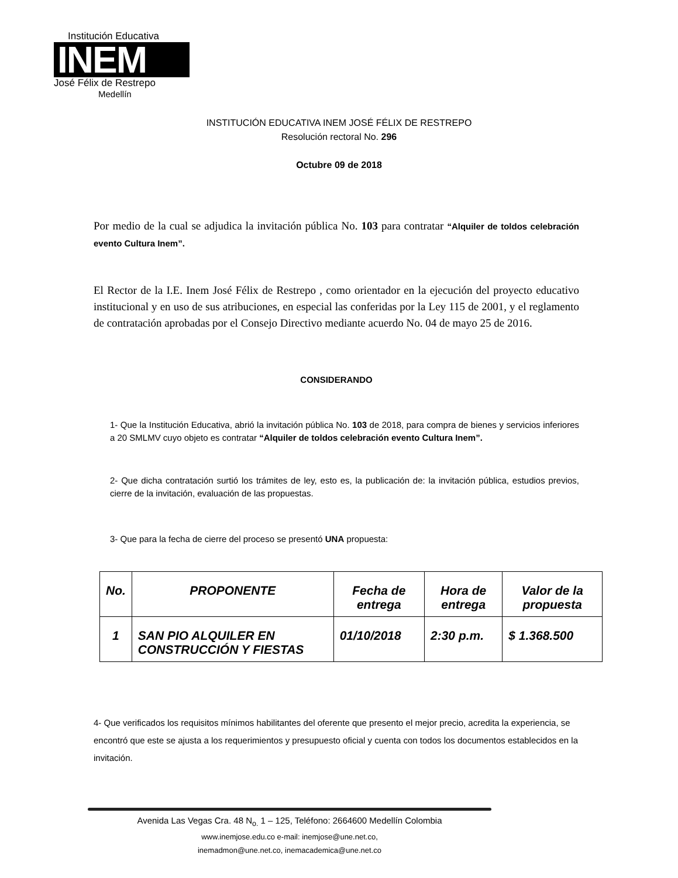Institución Educativa
INEM
José Félix de Restrepo
Medellín
INSTITUCIÓN EDUCATIVA INEM JOSÉ FÉLIX DE RESTREPO
Resolución rectoral No. 296
Octubre 09 de 2018
Por medio de la cual se adjudica la invitación pública No. 103 para contratar “Alquiler de toldos celebración evento Cultura Inem”.
El Rector de la I.E. Inem José Félix de Restrepo , como orientador en la ejecución del proyecto educativo institucional y en uso de sus atribuciones, en especial las conferidas por la Ley 115 de 2001, y el reglamento de contratación aprobadas por el Consejo Directivo mediante acuerdo No. 04 de mayo 25 de 2016.
CONSIDERANDO
1- Que la Institución Educativa, abrió la invitación pública No. 103 de 2018, para compra de bienes y servicios inferiores a 20 SMLMV cuyo objeto es contratar “Alquiler de toldos celebración evento Cultura Inem”.
2- Que dicha contratación surtió los trámites de ley, esto es, la publicación de: la invitación pública, estudios previos, cierre de la invitación, evaluación de las propuestas.
3- Que para la fecha de cierre del proceso se presentó UNA propuesta:
| No. | PROPONENTE | Fecha de entrega | Hora de entrega | Valor de la propuesta |
| --- | --- | --- | --- | --- |
| 1 | SAN PIO ALQUILER EN CONSTRUCCIÓN Y FIESTAS | 01/10/2018 | 2:30 p.m. | $ 1.368.500 |
4- Que verificados los requisitos mínimos habilitantes del oferente que presento el mejor precio, acredita la experiencia, se encontró que este se ajusta a los requerimientos y presupuesto oficial y cuenta con todos los documentos establecidos en la invitación.
Avenida Las Vegas Cra. 48 N<sub>o.</sub> 1 – 125, Teléfono: 2664600 Medellín Colombia
www.inemjose.edu.co e-mail: inemjose@une.net.co,
inemadmon@une.net.co, inemacademica@une.net.co